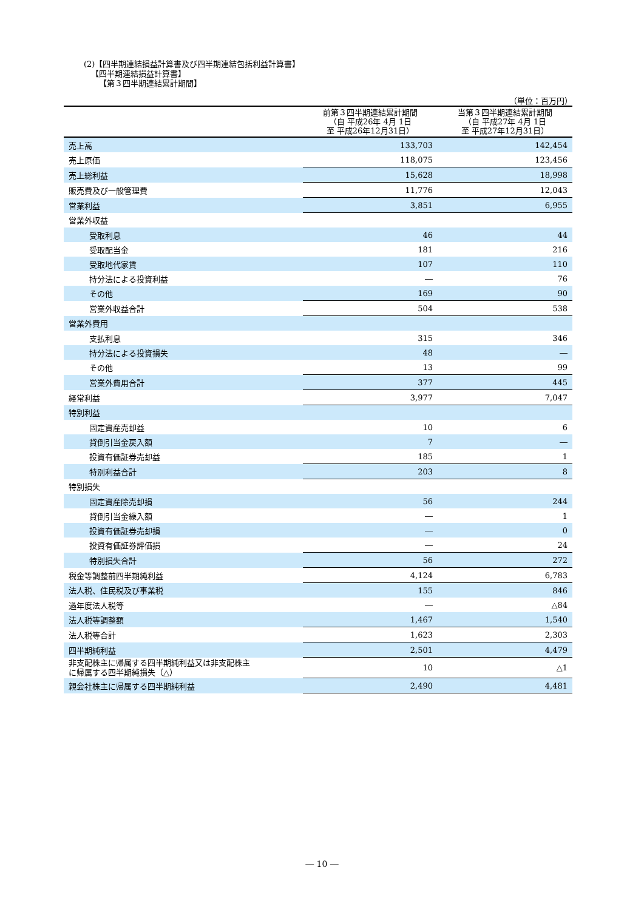(2)【四半期連結損益計算書及び四半期連結包括利益計算書】
【四半期連結損益計算書】
【第３四半期連結累計期間】
（単位：百万円）
| | 前第３四半期連結累計期間 （自 平成26年 4月 1日 至 平成26年12月31日） | 当第３四半期連結累計期間 （自 平成27年 4月 1日 至 平成27年12月31日） |
| --- | --- | --- |
| 売上高 | 133,703 | 142,454 |
| 売上原価 | 118,075 | 123,456 |
| 売上総利益 | 15,628 | 18,998 |
| 販売費及び一般管理費 | 11,776 | 12,043 |
| 営業利益 | 3,851 | 6,955 |
| 営業外収益 | | |
| 受取利息 | 46 | 44 |
| 受取配当金 | 181 | 216 |
| 受取地代家賃 | 107 | 110 |
| 持分法による投資利益 | ― | 76 |
| その他 | 169 | 90 |
| 営業外収益合計 | 504 | 538 |
| 営業外費用 | | |
| 支払利息 | 315 | 346 |
| 持分法による投資損失 | 48 | ― |
| その他 | 13 | 99 |
| 営業外費用合計 | 377 | 445 |
| 経常利益 | 3,977 | 7,047 |
| 特別利益 | | |
| 固定資産売却益 | 10 | 6 |
| 貸倒引当金戻入額 | 7 | ― |
| 投資有価証券売却益 | 185 | 1 |
| 特別利益合計 | 203 | 8 |
| 特別損失 | | |
| 固定資産除売却損 | 56 | 244 |
| 貸倒引当金繰入額 | ― | 1 |
| 投資有価証券売却損 | ― | 0 |
| 投資有価証券評価損 | ― | 24 |
| 特別損失合計 | 56 | 272 |
| 税金等調整前四半期純利益 | 4,124 | 6,783 |
| 法人税、住民税及び事業税 | 155 | 846 |
| 過年度法人税等 | ― | △84 |
| 法人税等調整額 | 1,467 | 1,540 |
| 法人税等合計 | 1,623 | 2,303 |
| 四半期純利益 | 2,501 | 4,479 |
| 非支配株主に帰属する四半期純利益又は非支配株主 に帰属する四半期純損失（△） | 10 | △1 |
| 親会社株主に帰属する四半期純利益 | 2,490 | 4,481 |
― 10 ―